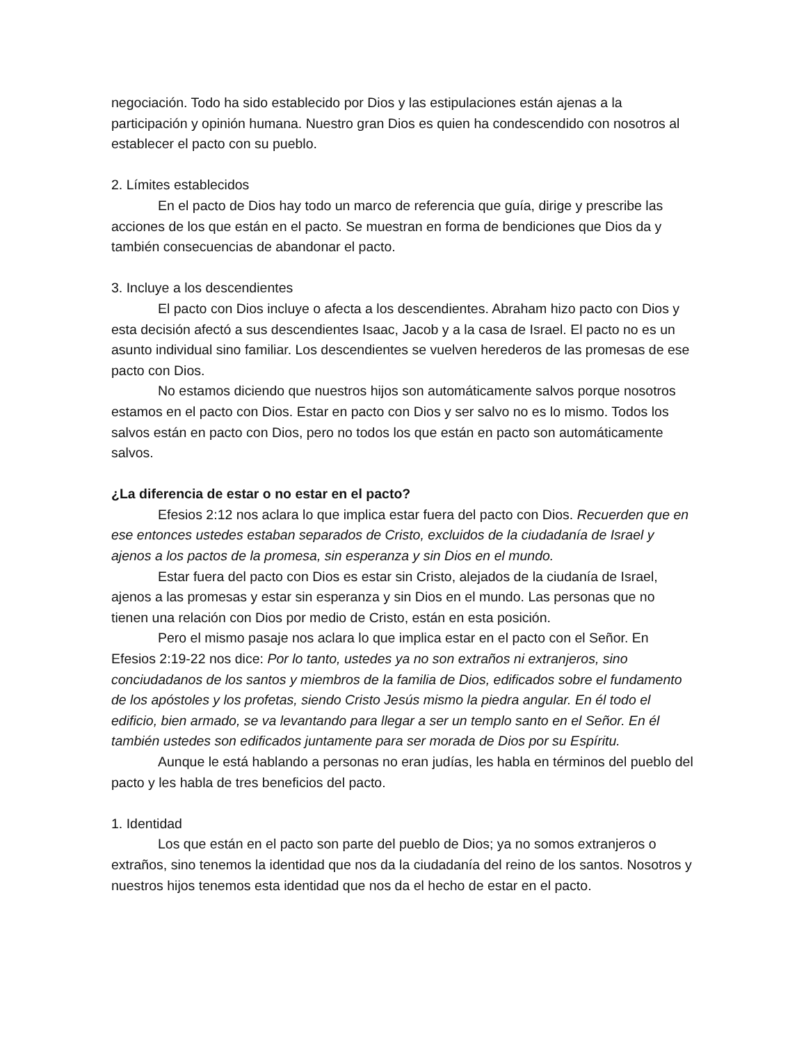negociación. Todo ha sido establecido por Dios y las estipulaciones están ajenas a la participación y opinión humana. Nuestro gran Dios es quien ha condescendido con nosotros al establecer el pacto con su pueblo.
2. Límites establecidos
En el pacto de Dios hay todo un marco de referencia que guía, dirige y prescribe las acciones de los que están en el pacto. Se muestran en forma de bendiciones que Dios da y también consecuencias de abandonar el pacto.
3. Incluye a los descendientes
El pacto con Dios incluye o afecta a los descendientes. Abraham hizo pacto con Dios y esta decisión afectó a sus descendientes Isaac, Jacob y a la casa de Israel. El pacto no es un asunto individual sino familiar. Los descendientes se vuelven herederos de las promesas de ese pacto con Dios.
No estamos diciendo que nuestros hijos son automáticamente salvos porque nosotros estamos en el pacto con Dios. Estar en pacto con Dios y ser salvo no es lo mismo. Todos los salvos están en pacto con Dios, pero no todos los que están en pacto son automáticamente salvos.
¿La diferencia de estar o no estar en el pacto?
Efesios 2:12 nos aclara lo que implica estar fuera del pacto con Dios. Recuerden que en ese entonces ustedes estaban separados de Cristo, excluidos de la ciudadanía de Israel y ajenos a los pactos de la promesa, sin esperanza y sin Dios en el mundo.
Estar fuera del pacto con Dios es estar sin Cristo, alejados de la ciudanía de Israel, ajenos a las promesas y estar sin esperanza y sin Dios en el mundo. Las personas que no tienen una relación con Dios por medio de Cristo, están en esta posición.
Pero el mismo pasaje nos aclara lo que implica estar en el pacto con el Señor. En Efesios 2:19-22 nos dice: Por lo tanto, ustedes ya no son extraños ni extranjeros, sino conciudadanos de los santos y miembros de la familia de Dios, edificados sobre el fundamento de los apóstoles y los profetas, siendo Cristo Jesús mismo la piedra angular. En él todo el edificio, bien armado, se va levantando para llegar a ser un templo santo en el Señor. En él también ustedes son edificados juntamente para ser morada de Dios por su Espíritu.
Aunque le está hablando a personas no eran judías, les habla en términos del pueblo del pacto y les habla de tres beneficios del pacto.
1. Identidad
Los que están en el pacto son parte del pueblo de Dios; ya no somos extranjeros o extraños, sino tenemos la identidad que nos da la ciudadanía del reino de los santos. Nosotros y nuestros hijos tenemos esta identidad que nos da el hecho de estar en el pacto.